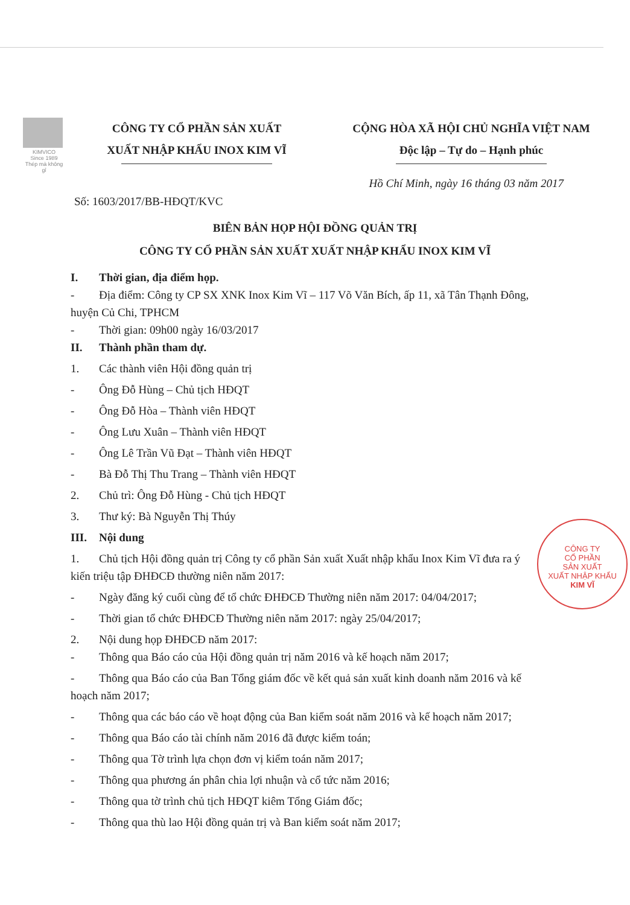KIMVICO
Since 1989
Thép mà không gỉ
CÔNG TY CỔ PHẦN SẢN XUẤT
XUẤT NHẬP KHẨU INOX KIM VĨ
CỘNG HÒA XÃ HỘI CHỦ NGHĨA VIỆT NAM
Độc lập – Tự do – Hạnh phúc
Hồ Chí Minh, ngày 16 tháng 03 năm 2017
Số: 1603/2017/BB-HĐQT/KVC
BIÊN BẢN HỌP HỘI ĐỒNG QUẢN TRỊ
CÔNG TY CỔ PHẦN SẢN XUẤT XUẤT NHẬP KHẨU INOX KIM VĨ
I. Thời gian, địa điểm họp.
- Địa điểm: Công ty CP SX XNK Inox Kim Vĩ – 117 Võ Văn Bích, ấp 11, xã Tân Thạnh Đông, huyện Củ Chi, TPHCM
- Thời gian: 09h00 ngày 16/03/2017
II. Thành phần tham dự.
1. Các thành viên Hội đồng quản trị
- Ông Đỗ Hùng – Chủ tịch HĐQT
- Ông Đỗ Hòa – Thành viên HĐQT
- Ông Lưu Xuân – Thành viên HĐQT
- Ông Lê Trần Vũ Đạt – Thành viên HĐQT
- Bà Đỗ Thị Thu Trang – Thành viên HĐQT
2. Chủ trì: Ông Đỗ Hùng - Chủ tịch HĐQT
3. Thư ký: Bà Nguyễn Thị Thúy
III. Nội dung
1. Chủ tịch Hội đồng quản trị Công ty cổ phần Sản xuất Xuất nhập khẩu Inox Kim Vĩ đưa ra ý kiến triệu tập ĐHĐCĐ thường niên năm 2017:
- Ngày đăng ký cuối cùng để tổ chức ĐHĐCĐ Thường niên năm 2017: 04/04/2017;
- Thời gian tổ chức ĐHĐCĐ Thường niên năm 2017: ngày 25/04/2017;
2. Nội dung họp ĐHĐCĐ năm 2017:
- Thông qua Báo cáo của Hội đồng quản trị năm 2016 và kế hoạch năm 2017;
- Thông qua Báo cáo của Ban Tổng giám đốc về kết quả sản xuất kinh doanh năm 2016 và kế hoạch năm 2017;
- Thông qua các báo cáo về hoạt động của Ban kiểm soát năm 2016 và kế hoạch năm 2017;
- Thông qua Báo cáo tài chính năm 2016 đã được kiểm toán;
- Thông qua Tờ trình lựa chọn đơn vị kiểm toán năm 2017;
- Thông qua phương án phân chia lợi nhuận và cổ tức năm 2016;
- Thông qua tờ trình chủ tịch HĐQT kiêm Tổng Giám đốc;
- Thông qua thù lao Hội đồng quản trị và Ban kiểm soát năm 2017;
CÔNG TY
CỔ PHẦN
SẢN XUẤT
XUẤT NHẬP KHẨU
KIM VĨ